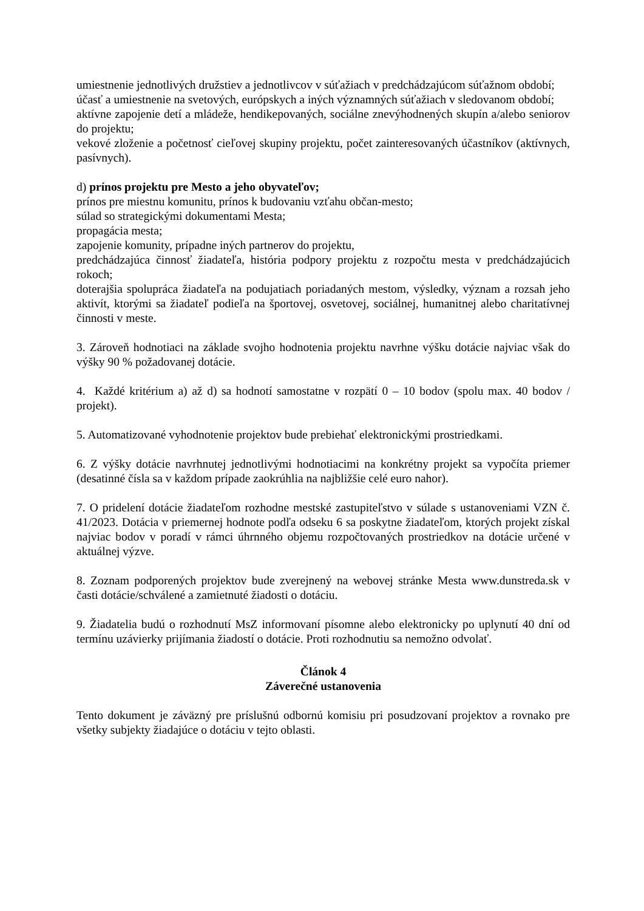umiestnenie jednotlivých družstiev a jednotlivcov v súťažiach v predchádzajúcom súťažnom období;
účasť a umiestnenie na svetových, európskych a iných významných súťažiach v sledovanom období;
aktívne zapojenie detí a mládeže, hendikepovaných, sociálne znevýhodnených skupín a/alebo seniorov do projektu;
vekové zloženie a početnosť cieľovej skupiny projektu, počet zainteresovaných účastníkov (aktívnych, pasívnych).
d) prínos projektu pre Mesto a jeho obyvateľov;
prínos pre miestnu komunitu, prínos k budovaniu vzťahu občan-mesto;
súlad so strategickými dokumentami Mesta;
propagácia mesta;
zapojenie komunity, prípadne iných partnerov do projektu,
predchádzajúca činnosť žiadateľa, história podpory projektu z rozpočtu mesta v predchádzajúcich rokoch;
doterajšia spolupráca žiadateľa na podujatiach poriadaných mestom, výsledky, význam a rozsah jeho aktivít, ktorými sa žiadateľ podieľa na športovej, osvetovej, sociálnej, humanitnej alebo charitatívnej činnosti v meste.
3. Zároveň hodnotiaci na základe svojho hodnotenia projektu navrhne výšku dotácie najviac však do výšky 90 % požadovanej dotácie.
4. Každé kritérium a) až d) sa hodnotí samostatne v rozpätí 0 – 10 bodov (spolu max. 40 bodov / projekt).
5. Automatizované vyhodnotenie projektov bude prebiehať elektronickými prostriedkami.
6. Z výšky dotácie navrhnutej jednotlivými hodnotiacimi na konkrétny projekt sa vypočíta priemer (desatinné čísla sa v každom prípade zaokrúhlia na najbližšie celé euro nahor).
7. O pridelení dotácie žiadateľom rozhodne mestské zastupiteľstvo v súlade s ustanoveniami VZN č. 41/2023. Dotácia v priemernej hodnote podľa odseku 6 sa poskytne žiadateľom, ktorých projekt získal najviac bodov v poradí v rámci úhrnného objemu rozpočtovaných prostriedkov na dotácie určené v aktuálnej výzve.
8. Zoznam podporených projektov bude zverejnený na webovej stránke Mesta www.dunstreda.sk v časti dotácie/schválené a zamietnuté žiadosti o dotáciu.
9. Žiadatelia budú o rozhodnutí MsZ informovaní písomne alebo elektronicky po uplynutí 40 dní od termínu uzávierky prijímania žiadostí o dotácie. Proti rozhodnutiu sa nemožno odvolať.
Článok 4
Záverečné ustanovenia
Tento dokument je záväzný pre príslušnú odbornú komisiu pri posudzovaní projektov a rovnako pre všetky subjekty žiadajúce o dotáciu v tejto oblasti.